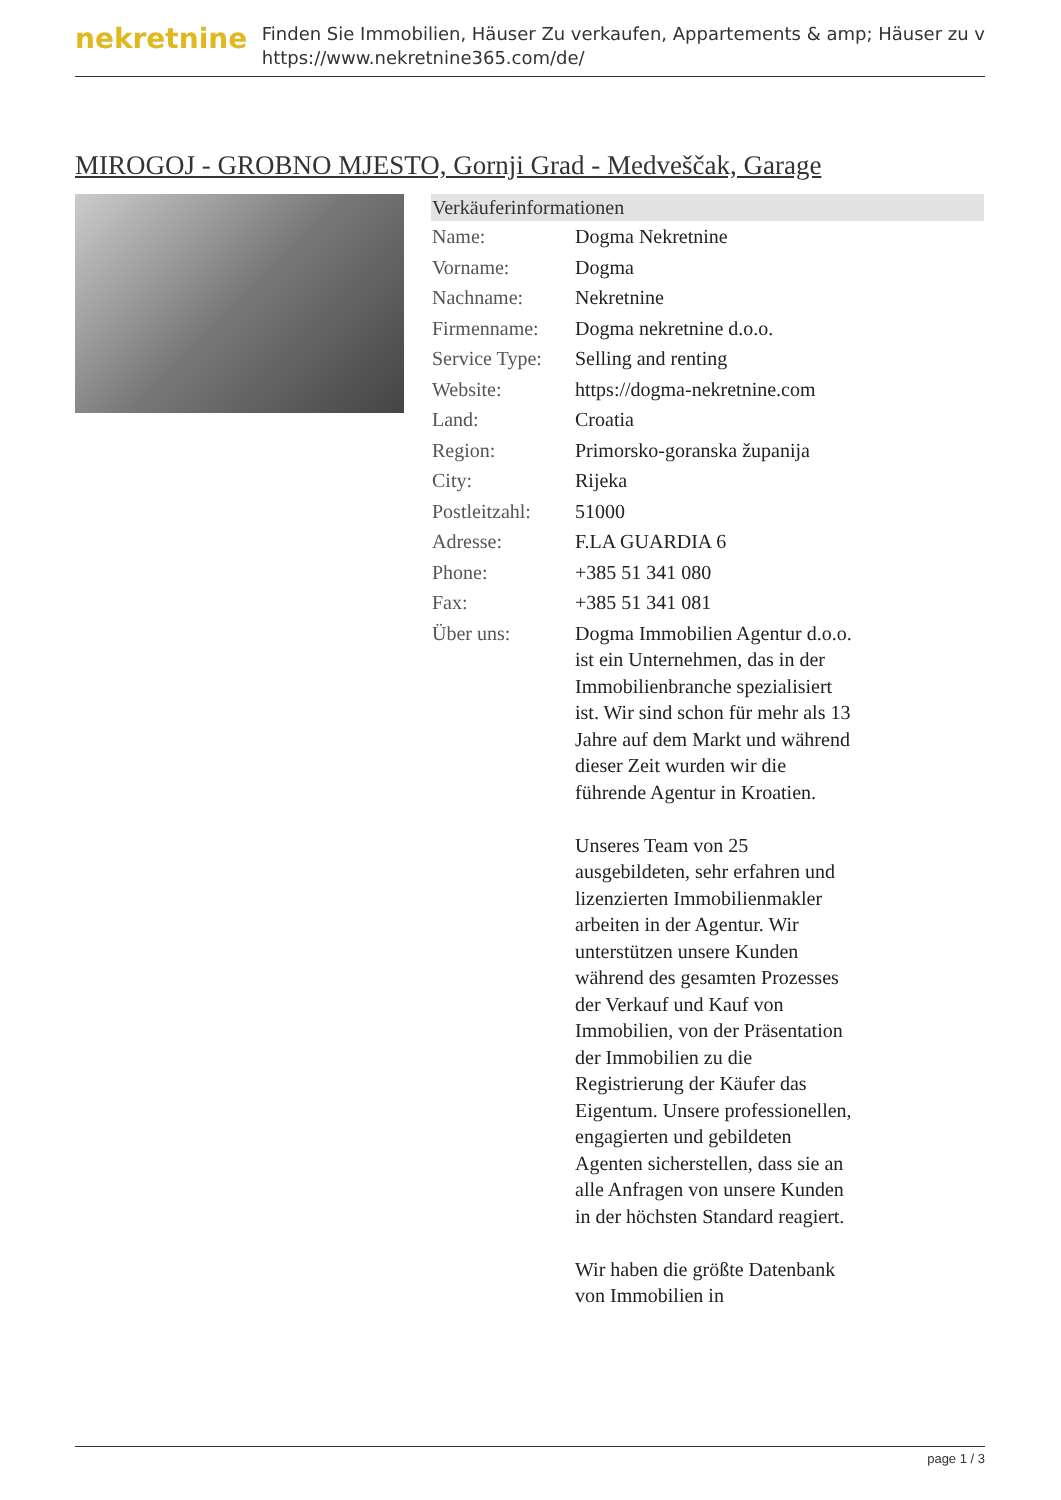nekretnine
Finden Sie Immobilien, Häuser Zu verkaufen, Appartements & amp; Häuser zu v
https://www.nekretnine365.com/de/
MIROGOJ - GROBNO MJESTO, Gornji Grad - Medveščak, Garage
Verkäuferinformationen
| Name: | Dogma Nekretnine |
| Vorname: | Dogma |
| Nachname: | Nekretnine |
| Firmenname: | Dogma nekretnine d.o.o. |
| Service Type: | Selling and renting |
| Website: | https://dogma-nekretnine.com |
| Land: | Croatia |
| Region: | Primorsko-goranska županija |
| City: | Rijeka |
| Postleitzahl: | 51000 |
| Adresse: | F.LA GUARDIA 6 |
| Phone: | +385 51 341 080 |
| Fax: | +385 51 341 081 |
| Über uns: | Dogma Immobilien Agentur d.o.o. ist ein Unternehmen, das in der Immobilienbranche spezialisiert ist. Wir sind schon für mehr als 13 Jahre auf dem Markt und während dieser Zeit wurden wir die führende Agentur in Kroatien. Unseres Team von 25 ausgebildeten, sehr erfahren und lizenzierten Immobilienmakler arbeiten in der Agentur. Wir unterstützen unsere Kunden während des gesamten Prozesses der Verkauf und Kauf von Immobilien, von der Präsentation der Immobilien zu die Registrierung der Käufer das Eigentum. Unsere professionellen, engagierten und gebildeten Agenten sicherstellen, dass sie an alle Anfragen von unsere Kunden in der höchsten Standard reagiert. Wir haben die größte Datenbank von Immobilien in |
page 1 / 3